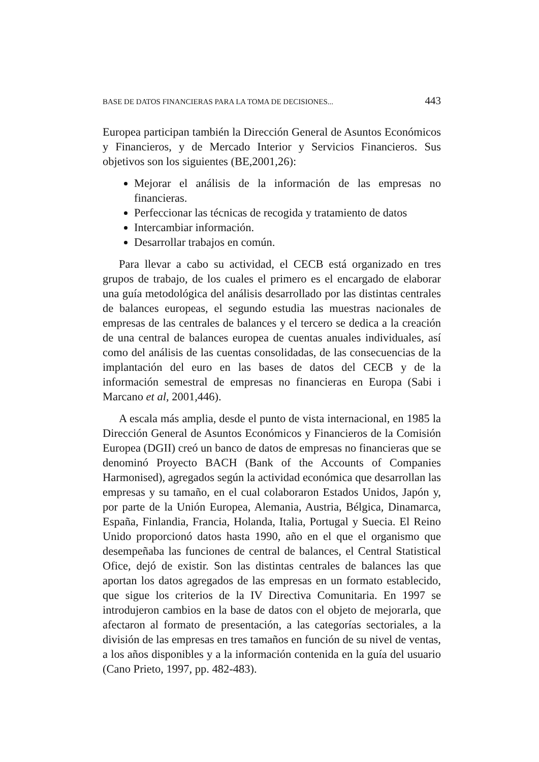BASE DE DATOS FINANCIERAS PARA LA TOMA DE DECISIONES... 443
Europea participan también la Dirección General de Asuntos Económicos y Financieros, y de Mercado Interior y Servicios Financieros. Sus objetivos son los siguientes (BE,2001,26):
Mejorar el análisis de la información de las empresas no financieras.
Perfeccionar las técnicas de recogida y tratamiento de datos
Intercambiar información.
Desarrollar trabajos en común.
Para llevar a cabo su actividad, el CECB está organizado en tres grupos de trabajo, de los cuales el primero es el encargado de elaborar una guía metodológica del análisis desarrollado por las distintas centrales de balances europeas, el segundo estudia las muestras nacionales de empresas de las centrales de balances y el tercero se dedica a la creación de una central de balances europea de cuentas anuales individuales, así como del análisis de las cuentas consolidadas, de las consecuencias de la implantación del euro en las bases de datos del CECB y de la información semestral de empresas no financieras en Europa (Sabi i Marcano et al, 2001,446).
A escala más amplia, desde el punto de vista internacional, en 1985 la Dirección General de Asuntos Económicos y Financieros de la Comisión Europea (DGII) creó un banco de datos de empresas no financieras que se denominó Proyecto BACH (Bank of the Accounts of Companies Harmonised), agregados según la actividad económica que desarrollan las empresas y su tamaño, en el cual colaboraron Estados Unidos, Japón y, por parte de la Unión Europea, Alemania, Austria, Bélgica, Dinamarca, España, Finlandia, Francia, Holanda, Italia, Portugal y Suecia. El Reino Unido proporcionó datos hasta 1990, año en el que el organismo que desempeñaba las funciones de central de balances, el Central Statistical Ofice, dejó de existir. Son las distintas centrales de balances las que aportan los datos agregados de las empresas en un formato establecido, que sigue los criterios de la IV Directiva Comunitaria. En 1997 se introdujeron cambios en la base de datos con el objeto de mejorarla, que afectaron al formato de presentación, a las categorías sectoriales, a la división de las empresas en tres tamaños en función de su nivel de ventas, a los años disponibles y a la información contenida en la guía del usuario (Cano Prieto, 1997, pp. 482-483).